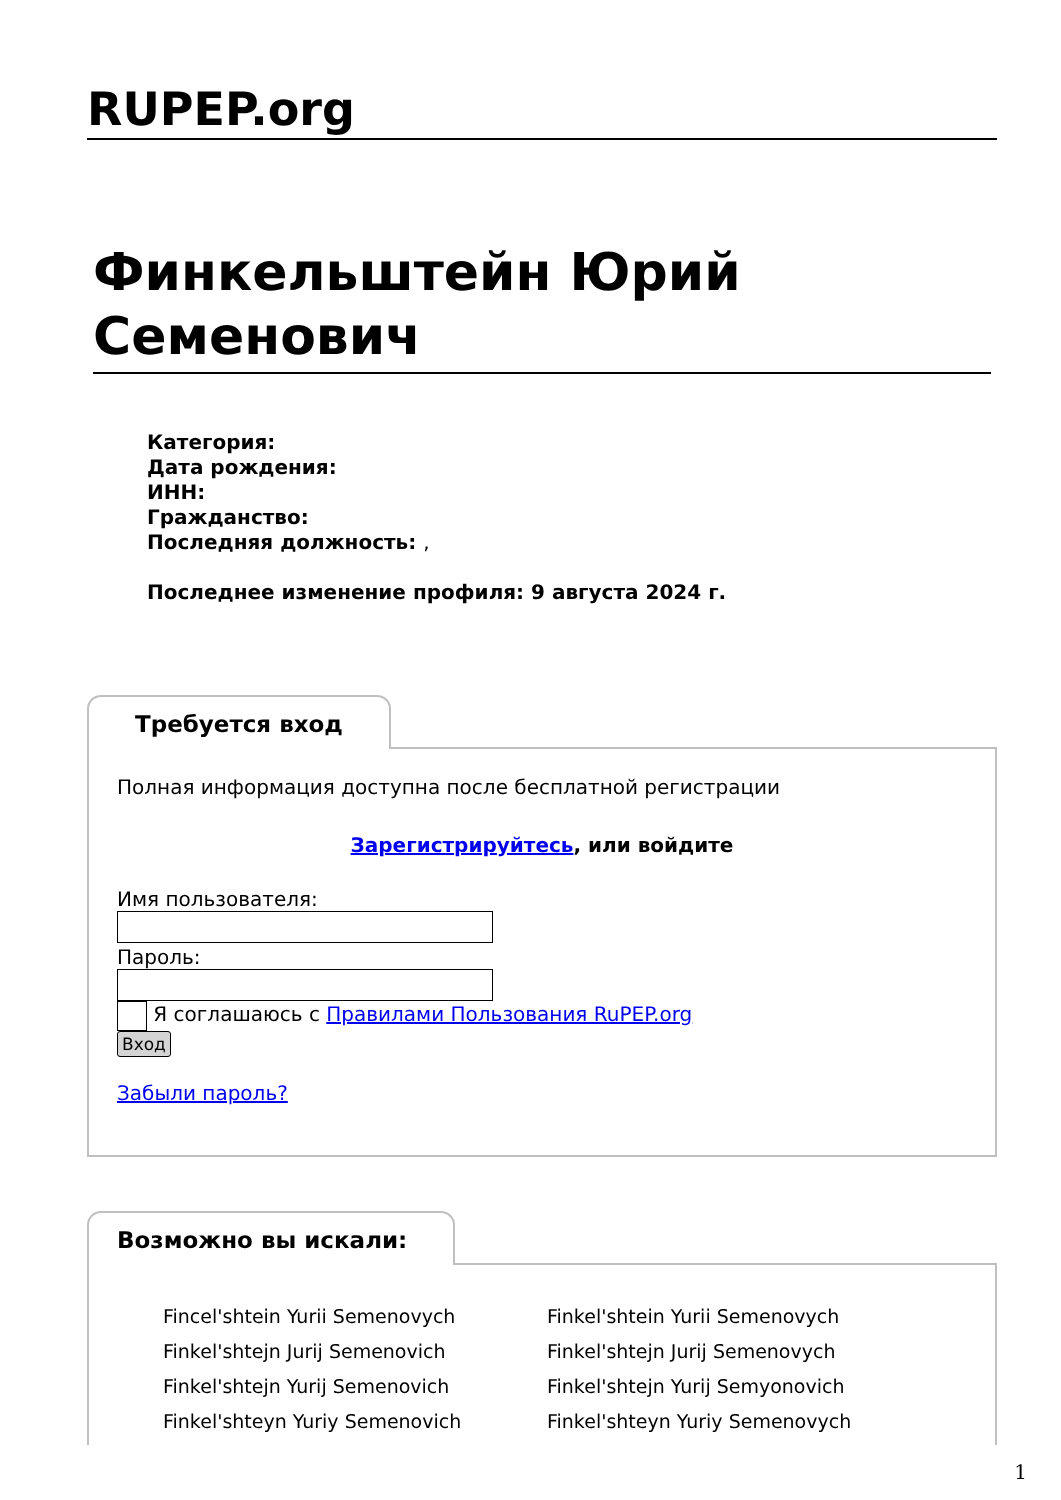RUPEP.org
Финкельштейн Юрий Семенович
Категория:
Дата рождения:
ИНН:
Гражданство:
Последняя должность: ,
Последнее изменение профиля: 9 августа 2024 г.
Требуется вход
Полная информация доступна после бесплатной регистрации
Зарегистрируйтесь, или войдите
Имя пользователя:
Пароль:
Я соглашаюсь с Правилами Пользования RuPEP.org
Вход
Забыли пароль?
Возможно вы искали:
Fincel'shtein Yurii Semenovych
Finkel'shtein Yurii Semenovych
Finkel'shtejn Jurij Semenovich
Finkel'shtejn Jurij Semenovych
Finkel'shtejn Yurij Semenovich
Finkel'shtejn Yurij Semyonovich
Finkel'shteyn Yuriy Semenovich
Finkel'shteyn Yuriy Semenovych
1